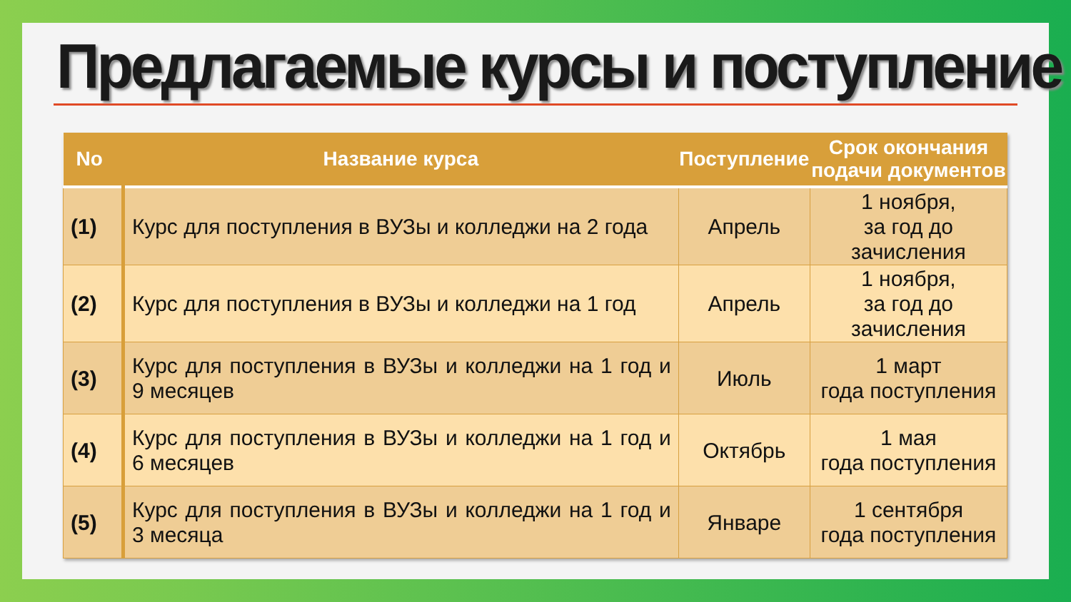Предлагаемые курсы и поступление
| No | Название курса | Поступление | Срок окончания подачи документов |
| --- | --- | --- | --- |
| (1) | Курс для поступления в ВУЗы и колледжи на 2 года | Апрель | 1 ноября, за год до зачисления |
| (2) | Курс для поступления в ВУЗы и колледжи на 1 год | Апрель | 1 ноября, за год до зачисления |
| (3) | Курс для поступления в ВУЗы и колледжи на 1 год и 9 месяцев | Июль | 1 март года поступления |
| (4) | Курс для поступления в ВУЗы и колледжи на 1 год и 6 месяцев | Октябрь | 1 мая года поступления |
| (5) | Курс для поступления в ВУЗы и колледжи на 1 год и 3 месяца | Январе | 1 сентября года поступления |